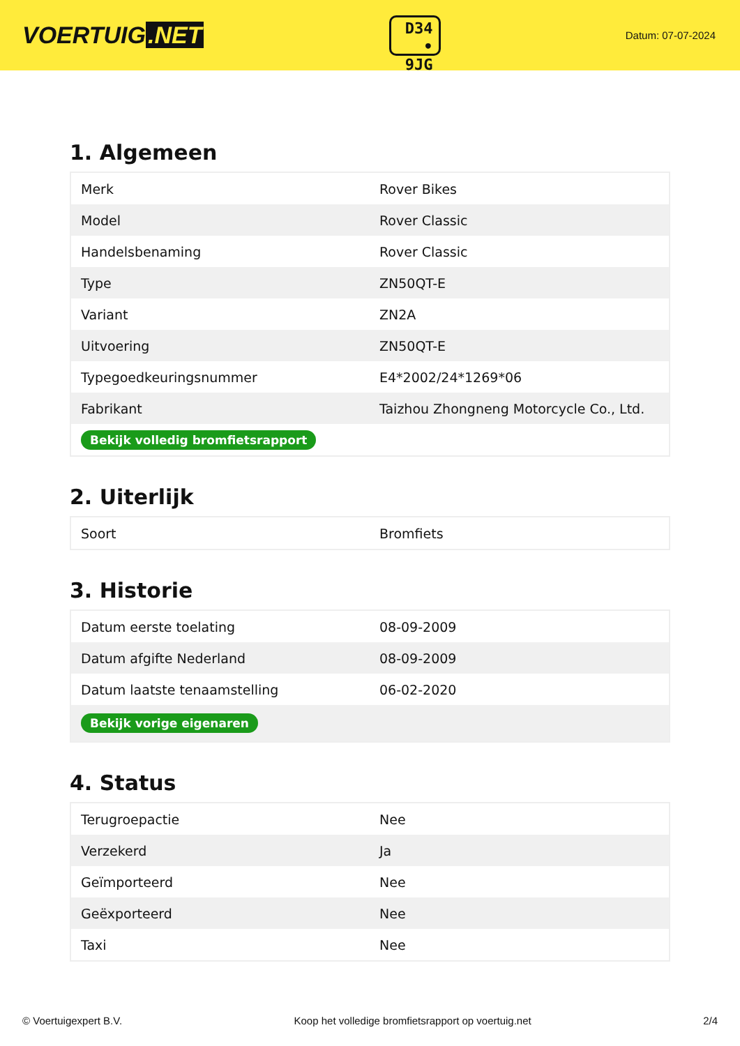VOERTUIG.NET
D34
• 9JG
Datum: 07-07-2024
1. Algemeen
| Merk | Rover Bikes |
| Model | Rover Classic |
| Handelsbenaming | Rover Classic |
| Type | ZN50QT-E |
| Variant | ZN2A |
| Uitvoering | ZN50QT-E |
| Typegoedkeuringsnummer | E4*2002/24*1269*06 |
| Fabrikant | Taizhou Zhongneng Motorcycle Co., Ltd. |
| Bekijk volledig bromfietsrapport | |
2. Uiterlijk
| Soort | Bromfiets |
3. Historie
| Datum eerste toelating | 08-09-2009 |
| Datum afgifte Nederland | 08-09-2009 |
| Datum laatste tenaamstelling | 06-02-2020 |
| Bekijk vorige eigenaren | |
4. Status
| Terugroepactie | Nee |
| Verzekerd | Ja |
| Geïmporteerd | Nee |
| Geëxporteerd | Nee |
| Taxi | Nee |
© Voertuigexpert B.V. Koop het volledige bromfietsrapport op voertuig.net 2/4